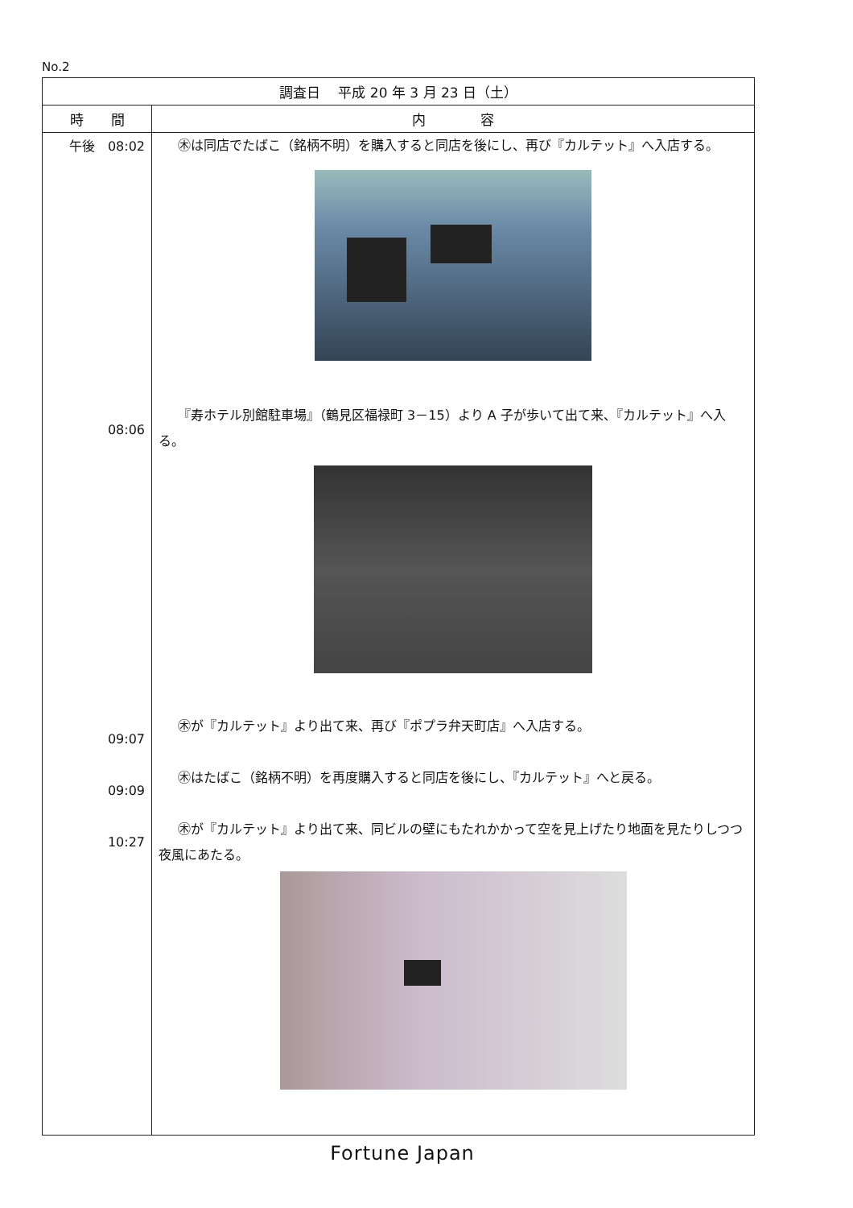No.2
| 調査日 平成 20 年 3 月 23 日（土） | |
| --- | --- |
| 時 間 | 内 容 |
| 午後 08:02 08:06 09:07 09:09 10:27 | ㊍は同店でたばこ（銘柄不明）を購入すると同店を後にし、再び『カルテット』へ入店する。 『寿ホテル別館駐車場』（鶴見区福禄町 3－15）より A 子が歩いて出て来、『カルテット』へ入る。 ㊍が『カルテット』より出て来、再び『ポプラ弁天町店』へ入店する。 ㊍はたばこ（銘柄不明）を再度購入すると同店を後にし、『カルテット』へと戻る。 ㊍が『カルテット』より出て来、同ビルの壁にもたれかかって空を見上げたり地面を見たりしつつ夜風にあたる。 |
Fortune Japan